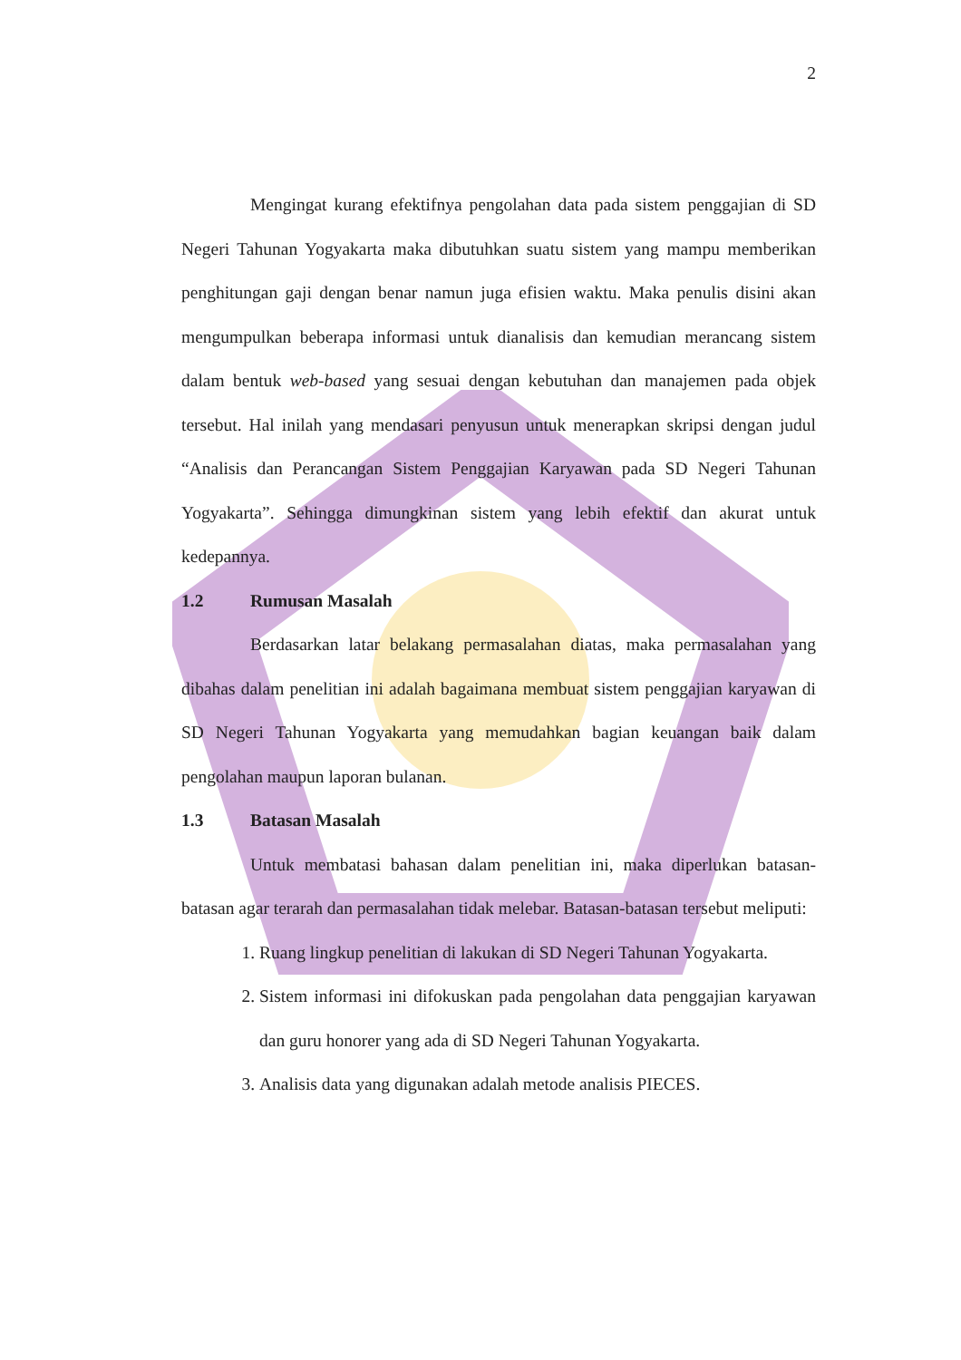2
Mengingat kurang efektifnya pengolahan data pada sistem penggajian di SD Negeri Tahunan Yogyakarta maka dibutuhkan suatu sistem yang mampu memberikan penghitungan gaji dengan benar namun juga efisien waktu. Maka penulis disini akan mengumpulkan beberapa informasi untuk dianalisis dan kemudian merancang sistem dalam bentuk web-based yang sesuai dengan kebutuhan dan manajemen pada objek tersebut. Hal inilah yang mendasari penyusun untuk menerapkan skripsi dengan judul “Analisis dan Perancangan Sistem Penggajian Karyawan pada SD Negeri Tahunan Yogyakarta”. Sehingga dimungkinan sistem yang lebih efektif dan akurat untuk kedepannya.
1.2 Rumusan Masalah
Berdasarkan latar belakang permasalahan diatas, maka permasalahan yang dibahas dalam penelitian ini adalah bagaimana membuat sistem penggajian karyawan di SD Negeri Tahunan Yogyakarta yang memudahkan bagian keuangan baik dalam pengolahan maupun laporan bulanan.
1.3 Batasan Masalah
Untuk membatasi bahasan dalam penelitian ini, maka diperlukan batasan-batasan agar terarah dan permasalahan tidak melebar. Batasan-batasan tersebut meliputi:
1. Ruang lingkup penelitian di lakukan di SD Negeri Tahunan Yogyakarta.
2. Sistem informasi ini difokuskan pada pengolahan data penggajian karyawan dan guru honorer yang ada di SD Negeri Tahunan Yogyakarta.
3. Analisis data yang digunakan adalah metode analisis PIECES.